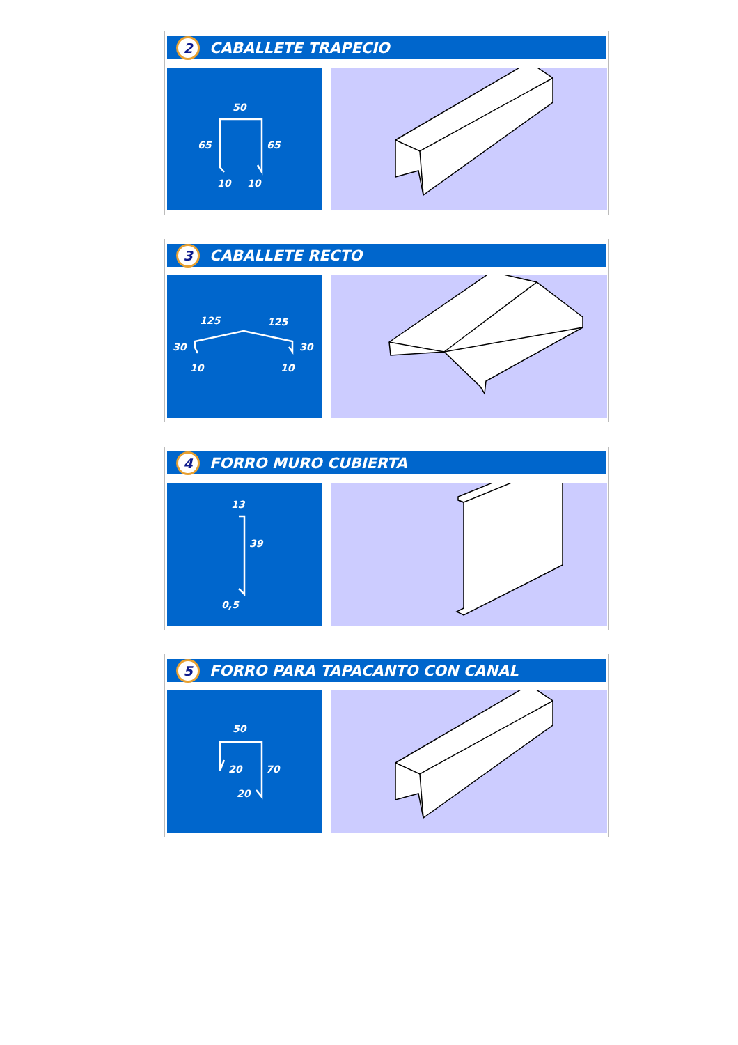2 CABALLETE TRAPECIO
50
65
65
10
10
3 CABALLETE RECTO
125
125
30
30
10
10
4 FORRO MURO CUBIERTA
13
39
0,5
5 FORRO PARA TAPACANTO CON CANAL
50
20
70
20